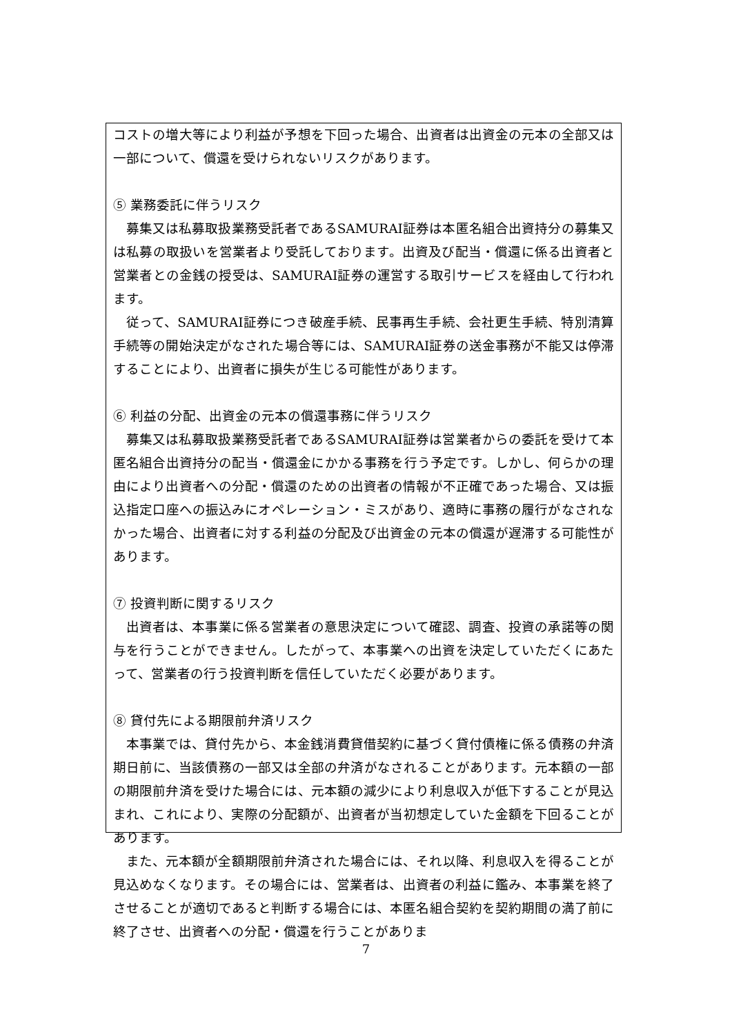コストの増大等により利益が予想を下回った場合、出資者は出資金の元本の全部又は一部について、償還を受けられないリスクがあります。
⑤ 業務委託に伴うリスク
募集又は私募取扱業務受託者であるSAMURAI証券は本匿名組合出資持分の募集又は私募の取扱いを営業者より受託しております。出資及び配当・償還に係る出資者と営業者との金銭の授受は、SAMURAI証券の運営する取引サービスを経由して行われます。
従って、SAMURAI証券につき破産手続、民事再生手続、会社更生手続、特別清算手続等の開始決定がなされた場合等には、SAMURAI証券の送金事務が不能又は停滞することにより、出資者に損失が生じる可能性があります。
⑥ 利益の分配、出資金の元本の償還事務に伴うリスク
募集又は私募取扱業務受託者であるSAMURAI証券は営業者からの委託を受けて本匿名組合出資持分の配当・償還金にかかる事務を行う予定です。しかし、何らかの理由により出資者への分配・償還のための出資者の情報が不正確であった場合、又は振込指定口座への振込みにオペレーション・ミスがあり、適時に事務の履行がなされなかった場合、出資者に対する利益の分配及び出資金の元本の償還が遅滞する可能性があります。
⑦ 投資判断に関するリスク
出資者は、本事業に係る営業者の意思決定について確認、調査、投資の承諾等の関与を行うことができません。したがって、本事業への出資を決定していただくにあたって、営業者の行う投資判断を信任していただく必要があります。
⑧ 貸付先による期限前弁済リスク
本事業では、貸付先から、本金銭消費貸借契約に基づく貸付債権に係る債務の弁済期日前に、当該債務の一部又は全部の弁済がなされることがあります。元本額の一部の期限前弁済を受けた場合には、元本額の減少により利息収入が低下することが見込まれ、これにより、実際の分配額が、出資者が当初想定していた金額を下回ることがあります。
また、元本額が全額期限前弁済された場合には、それ以降、利息収入を得ることが見込めなくなります。その場合には、営業者は、出資者の利益に鑑み、本事業を終了させることが適切であると判断する場合には、本匿名組合契約を契約期間の満了前に終了させ、出資者への分配・償還を行うことがありま
7